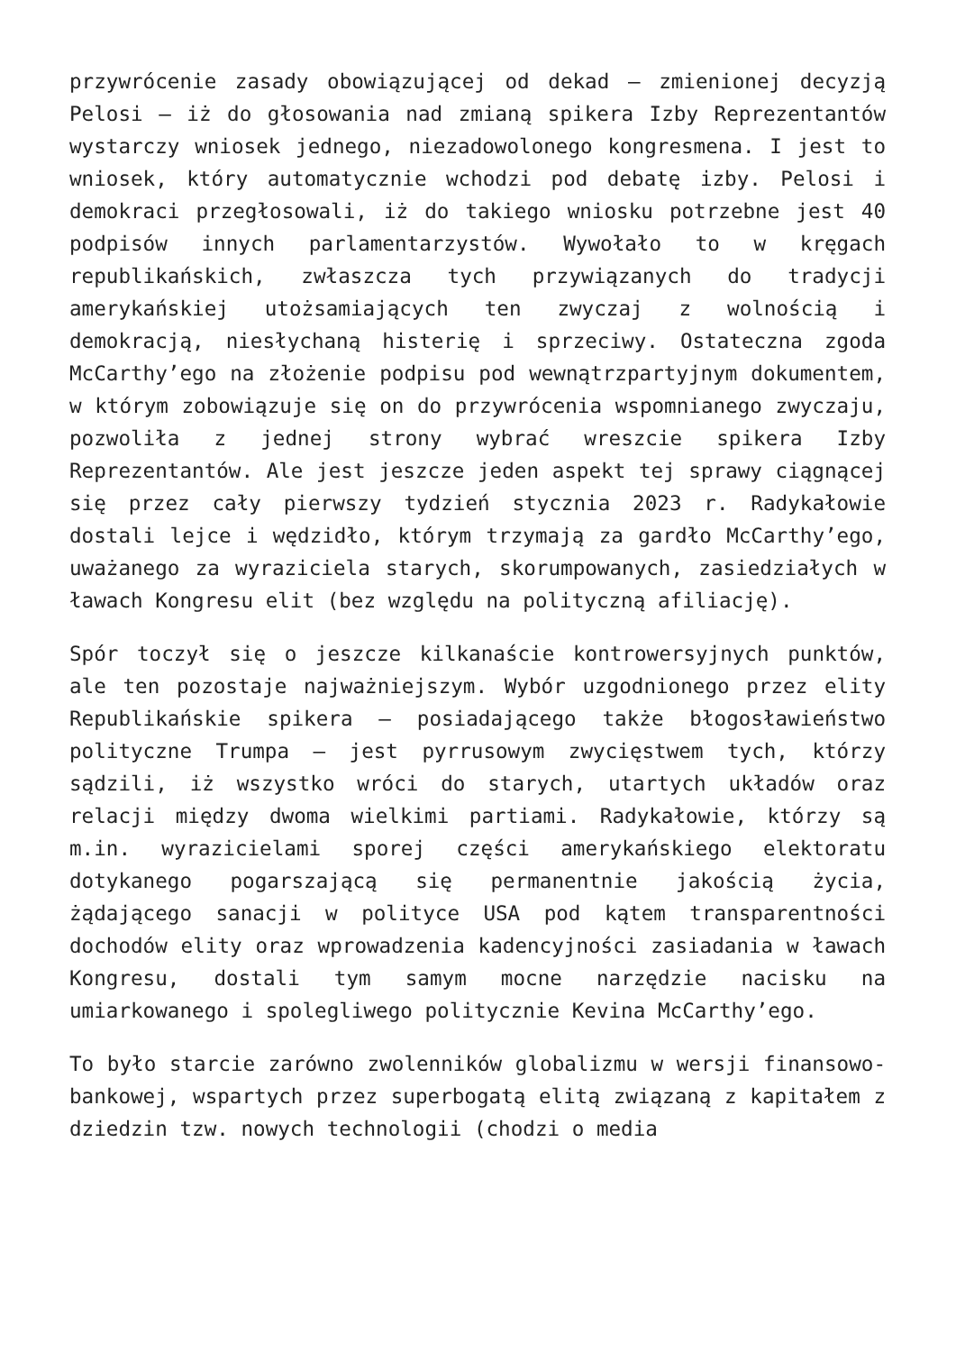przywrócenie zasady obowiązującej od dekad – zmienionej decyzją Pelosi – iż do głosowania nad zmianą spikera Izby Reprezentantów wystarczy wniosek jednego, niezadowolonego kongresmena. I jest to wniosek, który automatycznie wchodzi pod debatę izby. Pelosi i demokraci przegłosowali, iż do takiego wniosku potrzebne jest 40 podpisów innych parlamentarzystów. Wywołało to w kręgach republikańskich, zwłaszcza tych przywiązanych do tradycji amerykańskiej utożsamiających ten zwyczaj z wolnością i demokracją, niesłychaną histerię i sprzeciwy. Ostateczna zgoda McCarthy’ego na złożenie podpisu pod wewnątrzpartyjnym dokumentem, w którym zobowiązuje się on do przywrócenia wspomnianego zwyczaju, pozwoliła z jednej strony wybrać wreszcie spikera Izby Reprezentantów. Ale jest jeszcze jeden aspekt tej sprawy ciągnącej się przez cały pierwszy tydzień stycznia 2023 r. Radykałowie dostali lejce i wędzidło, którym trzymają za gardło McCarthy’ego, uważanego za wyraziciela starych, skorumpowanych, zasiedziałych w ławach Kongresu elit (bez względu na polityczną afiliację).
Spór toczył się o jeszcze kilkanaście kontrowersyjnych punktów, ale ten pozostaje najważniejszym. Wybór uzgodnionego przez elity Republikańskie spikera – posiadającego także błogosławieństwo polityczne Trumpa – jest pyrrusowym zwycięstwem tych, którzy sądzili, iż wszystko wróci do starych, utartych układów oraz relacji między dwoma wielkimi partiami. Radykałowie, którzy są m.in. wyrazicielami sporej części amerykańskiego elektoratu dotykanego pogarszającą się permanentnie jakością życia, żądającego sanacji w polityce USA pod kątem transparentności dochodów elity oraz wprowadzenia kadencyjności zasiadania w ławach Kongresu, dostali tym samym mocne narzędzie nacisku na umiarkowanego i spolegliwego politycznie Kevina McCarthy’ego.
To było starcie zarówno zwolenników globalizmu w wersji finansowo-bankowej, wspartych przez superbogatą elitą związaną z kapitałem z dziedzin tzw. nowych technologii (chodzi o media